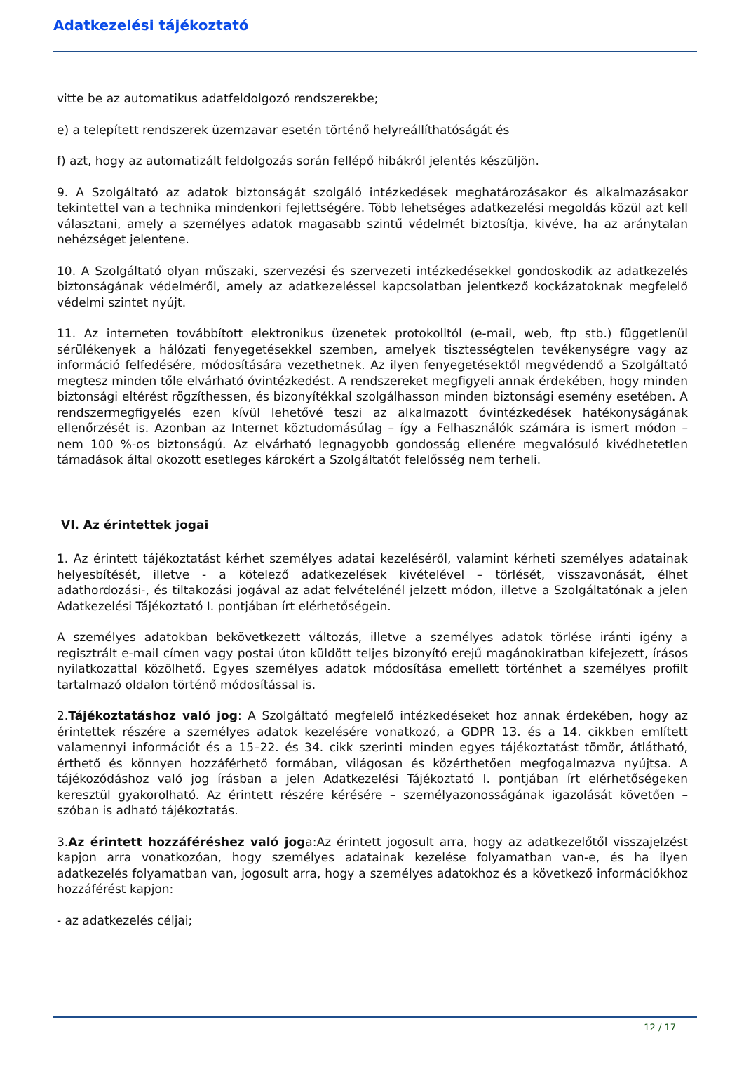Adatkezelési tájékoztató
vitte be az automatikus adatfeldolgozó rendszerekbe;
e) a telepített rendszerek üzemzavar esetén történő helyreállíthatóságát és
f) azt, hogy az automatizált feldolgozás során fellépő hibákról jelentés készüljön.
9. A Szolgáltató az adatok biztonságát szolgáló intézkedések meghatározásakor és alkalmazásakor tekintettel van a technika mindenkori fejlettségére. Több lehetséges adatkezelési megoldás közül azt kell választani, amely a személyes adatok magasabb szintű védelmét biztosítja, kivéve, ha az aránytalan nehézséget jelentene.
10. A Szolgáltató olyan műszaki, szervezési és szervezeti intézkedésekkel gondoskodik az adatkezelés biztonságának védelméről, amely az adatkezeléssel kapcsolatban jelentkező kockázatoknak megfelelő védelmi szintet nyújt.
11. Az interneten továbbított elektronikus üzenetek protokolltól (e-mail, web, ftp stb.) függetlenül sérülékenyek a hálózati fenyegetésekkel szemben, amelyek tisztességtelen tevékenységre vagy az információ felfedésére, módosítására vezethetnek. Az ilyen fenyegetésektől megvédendő a Szolgáltató megtesz minden tőle elvárható óvintézkedést. A rendszereket megfigyeli annak érdekében, hogy minden biztonsági eltérést rögzíthessen, és bizonyítékkal szolgálhasson minden biztonsági esemény esetében. A rendszermegfigyelés ezen kívül lehetővé teszi az alkalmazott óvintézkedések hatékonyságának ellenőrzését is. Azonban az Internet köztudomásúlag – így a Felhasználók számára is ismert módon – nem 100 %-os biztonságú. Az elvárható legnagyobb gondosság ellenére megvalósuló kivédhetetlen támadások által okozott esetleges károkért a Szolgáltatót felelősség nem terheli.
VI. Az érintettek jogai
1. Az érintett tájékoztatást kérhet személyes adatai kezeléséről, valamint kérheti személyes adatainak helyesbítését, illetve - a kötelező adatkezelések kivételével – törlését, visszavonását, élhet adathordozási-, és tiltakozási jogával az adat felvételénél jelzett módon, illetve a Szolgáltatónak a jelen Adatkezelési Tájékoztató I. pontjában írt elérhetőségein.
A személyes adatokban bekövetkezett változás, illetve a személyes adatok törlése iránti igény a regisztrált e-mail címen vagy postai úton küldött teljes bizonyító erejű magánokiratban kifejezett, írásos nyilatkozattal közölhető. Egyes személyes adatok módosítása emellett történhet a személyes profilt tartalmazó oldalon történő módosítással is.
2.Tájékoztatáshoz való jog: A Szolgáltató megfelelő intézkedéseket hoz annak érdekében, hogy az érintettek részére a személyes adatok kezelésére vonatkozó, a GDPR 13. és a 14. cikkben említett valamennyi információt és a 15–22. és 34. cikk szerinti minden egyes tájékoztatást tömör, átlátható, érthető és könnyen hozzáférhető formában, világosan és közérthetően megfogalmazva nyújtsa. A tájékozódáshoz való jog írásban a jelen Adatkezelési Tájékoztató I. pontjában írt elérhetőségeken keresztül gyakorolható. Az érintett részére kérésére – személyazonosságának igazolását követően – szóban is adható tájékoztatás.
3.Az érintett hozzáféréshez való joga:Az érintett jogosult arra, hogy az adatkezelőtől visszajelzést kapjon arra vonatkozóan, hogy személyes adatainak kezelése folyamatban van-e, és ha ilyen adatkezelés folyamatban van, jogosult arra, hogy a személyes adatokhoz és a következő információkhoz hozzáférést kapjon:
- az adatkezelés céljai;
12 / 17